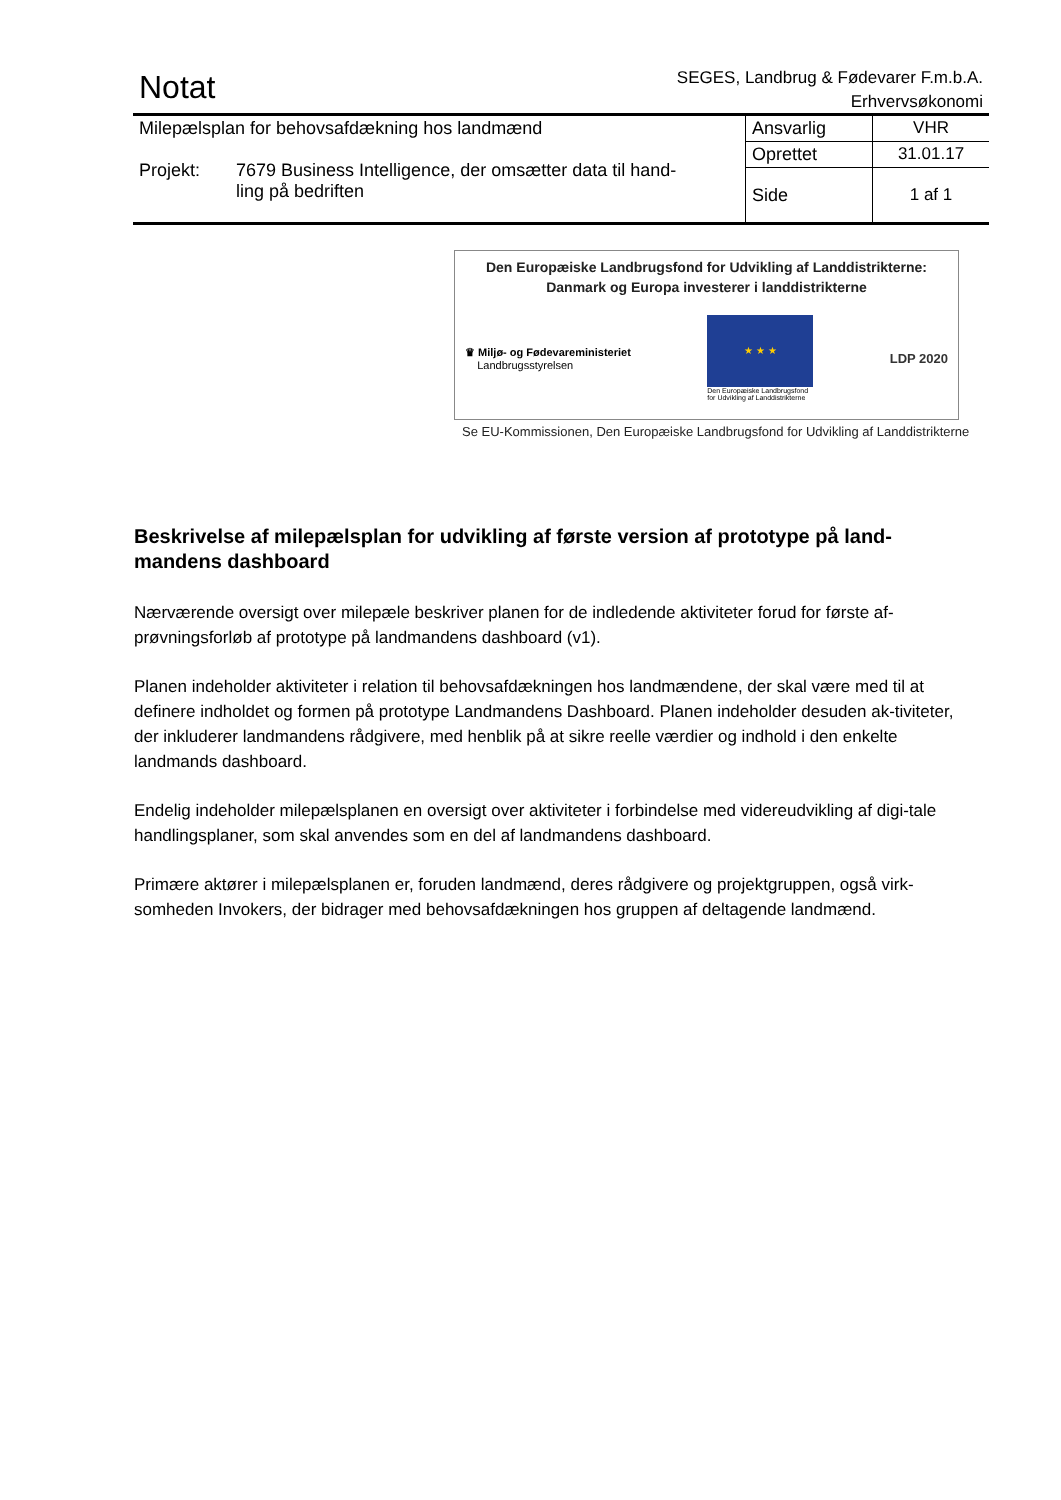Notat
SEGES, Landbrug & Fødevarer F.m.b.A.
Erhvervsøkonomi
| Milepælsplan for behovsafdækning hos landmænd Projekt: 7679 Business Intelligence, der omsætter data til hand- ling på bedriften | Ansvarlig | VHR |
| | Oprettet | 31.01.17 |
| | Side | 1 af 1 |
Den Europæiske Landbrugsfond for Udvikling af Landdistrikterne:
Danmark og Europa investerer i landdistrikterne
♛ Miljø- og Fødevareministeriet
Landbrugsstyrelsen
★ ★ ★
Den Europæiske Landbrugsfond
for Udvikling af Landdistrikterne
LDP 2020
Se EU-Kommissionen, Den Europæiske Landbrugsfond for Udvikling af Landdistrikterne
Beskrivelse af milepælsplan for udvikling af første version af prototype på land-mandens dashboard
Nærværende oversigt over milepæle beskriver planen for de indledende aktiviteter forud for første af-prøvningsforløb af prototype på landmandens dashboard (v1).
Planen indeholder aktiviteter i relation til behovsafdækningen hos landmændene, der skal være med til at definere indholdet og formen på prototype Landmandens Dashboard. Planen indeholder desuden ak-tiviteter, der inkluderer landmandens rådgivere, med henblik på at sikre reelle værdier og indhold i den enkelte landmands dashboard.
Endelig indeholder milepælsplanen en oversigt over aktiviteter i forbindelse med videreudvikling af digi-tale handlingsplaner, som skal anvendes som en del af landmandens dashboard.
Primære aktører i milepælsplanen er, foruden landmænd, deres rådgivere og projektgruppen, også virk-somheden Invokers, der bidrager med behovsafdækningen hos gruppen af deltagende landmænd.